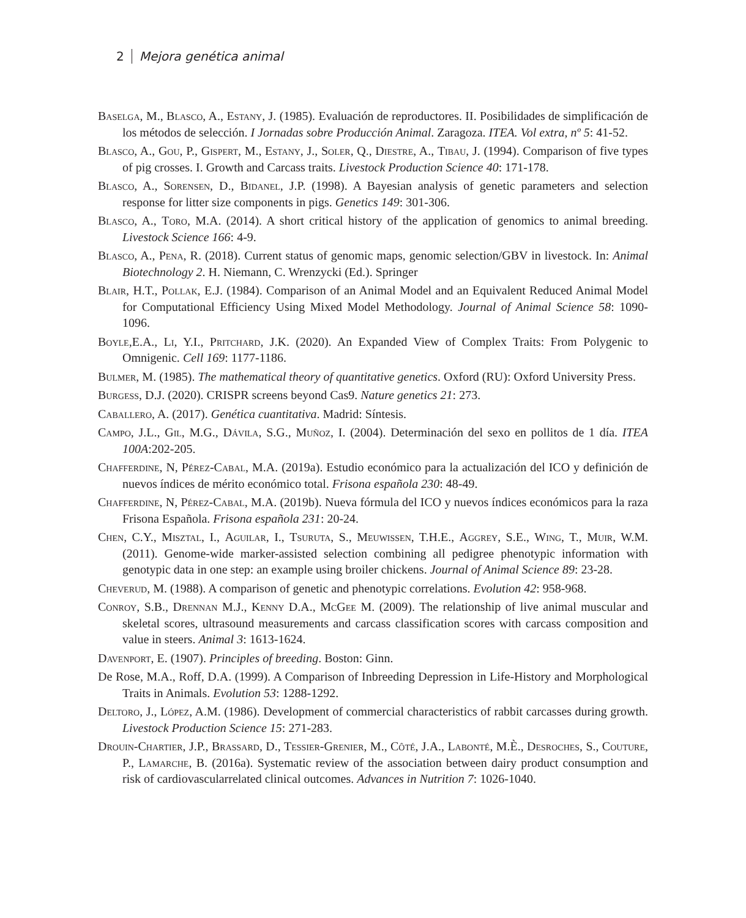2 Mejora genética animal
Baselga, M., Blasco, A., Estany, J. (1985). Evaluación de reproductores. II. Posibilidades de simplificación de los métodos de selección. I Jornadas sobre Producción Animal. Zaragoza. ITEA. Vol extra, nº 5: 41-52.
Blasco, A., Gou, P., Gispert, M., Estany, J., Soler, Q., Diestre, A., Tibau, J. (1994). Comparison of five types of pig crosses. I. Growth and Carcass traits. Livestock Production Science 40: 171-178.
Blasco, A., Sorensen, D., Bidanel, J.P. (1998). A Bayesian analysis of genetic parameters and selection response for litter size components in pigs. Genetics 149: 301-306.
Blasco, A., Toro, M.A. (2014). A short critical history of the application of genomics to animal breeding. Livestock Science 166: 4-9.
Blasco, A., Pena, R. (2018). Current status of genomic maps, genomic selection/GBV in livestock. In: Animal Biotechnology 2. H. Niemann, C. Wrenzycki (Ed.). Springer
Blair, H.T., Pollak, E.J. (1984). Comparison of an Animal Model and an Equivalent Reduced Animal Model for Computational Efficiency Using Mixed Model Methodology. Journal of Animal Science 58: 1090-1096.
Boyle,E.A., Li, Y.I., Pritchard, J.K. (2020). An Expanded View of Complex Traits: From Polygenic to Omnigenic. Cell 169: 1177-1186.
Bulmer, M. (1985). The mathematical theory of quantitative genetics. Oxford (RU): Oxford University Press.
Burgess, D.J. (2020). CRISPR screens beyond Cas9. Nature genetics 21: 273.
Caballero, A. (2017). Genética cuantitativa. Madrid: Síntesis.
Campo, J.L., Gil, M.G., Dávila, S.G., Muñoz, I. (2004). Determinación del sexo en pollitos de 1 día. ITEA 100A:202-205.
Chafferdine, N, Pérez-Cabal, M.A. (2019a). Estudio económico para la actualización del ICO y definición de nuevos índices de mérito económico total. Frisona española 230: 48-49.
Chafferdine, N, Pérez-Cabal, M.A. (2019b). Nueva fórmula del ICO y nuevos índices económicos para la raza Frisona Española. Frisona española 231: 20-24.
Chen, C.Y., Misztal, I., Aguilar, I., Tsuruta, S., Meuwissen, T.H.E., Aggrey, S.E., Wing, T., Muir, W.M. (2011). Genome-wide marker-assisted selection combining all pedigree phenotypic information with genotypic data in one step: an example using broiler chickens. Journal of Animal Science 89: 23-28.
Cheverud, M. (1988). A comparison of genetic and phenotypic correlations. Evolution 42: 958-968.
Conroy, S.B., Drennan M.J., Kenny D.A., McGee M. (2009). The relationship of live animal muscular and skeletal scores, ultrasound measurements and carcass classification scores with carcass composition and value in steers. Animal 3: 1613-1624.
Davenport, E. (1907). Principles of breeding. Boston: Ginn.
De Rose, M.A., Roff, D.A. (1999). A Comparison of Inbreeding Depression in Life-History and Morphological Traits in Animals. Evolution 53: 1288-1292.
Deltoro, J., López, A.M. (1986). Development of commercial characteristics of rabbit carcasses during growth. Livestock Production Science 15: 271-283.
Drouin-Chartier, J.P., Brassard, D., Tessier-Grenier, M., Côté, J.A., Labonté, M.È., Desroches, S., Couture, P., Lamarche, B. (2016a). Systematic review of the association between dairy product consumption and risk of cardiovascularrelated clinical outcomes. Advances in Nutrition 7: 1026-1040.